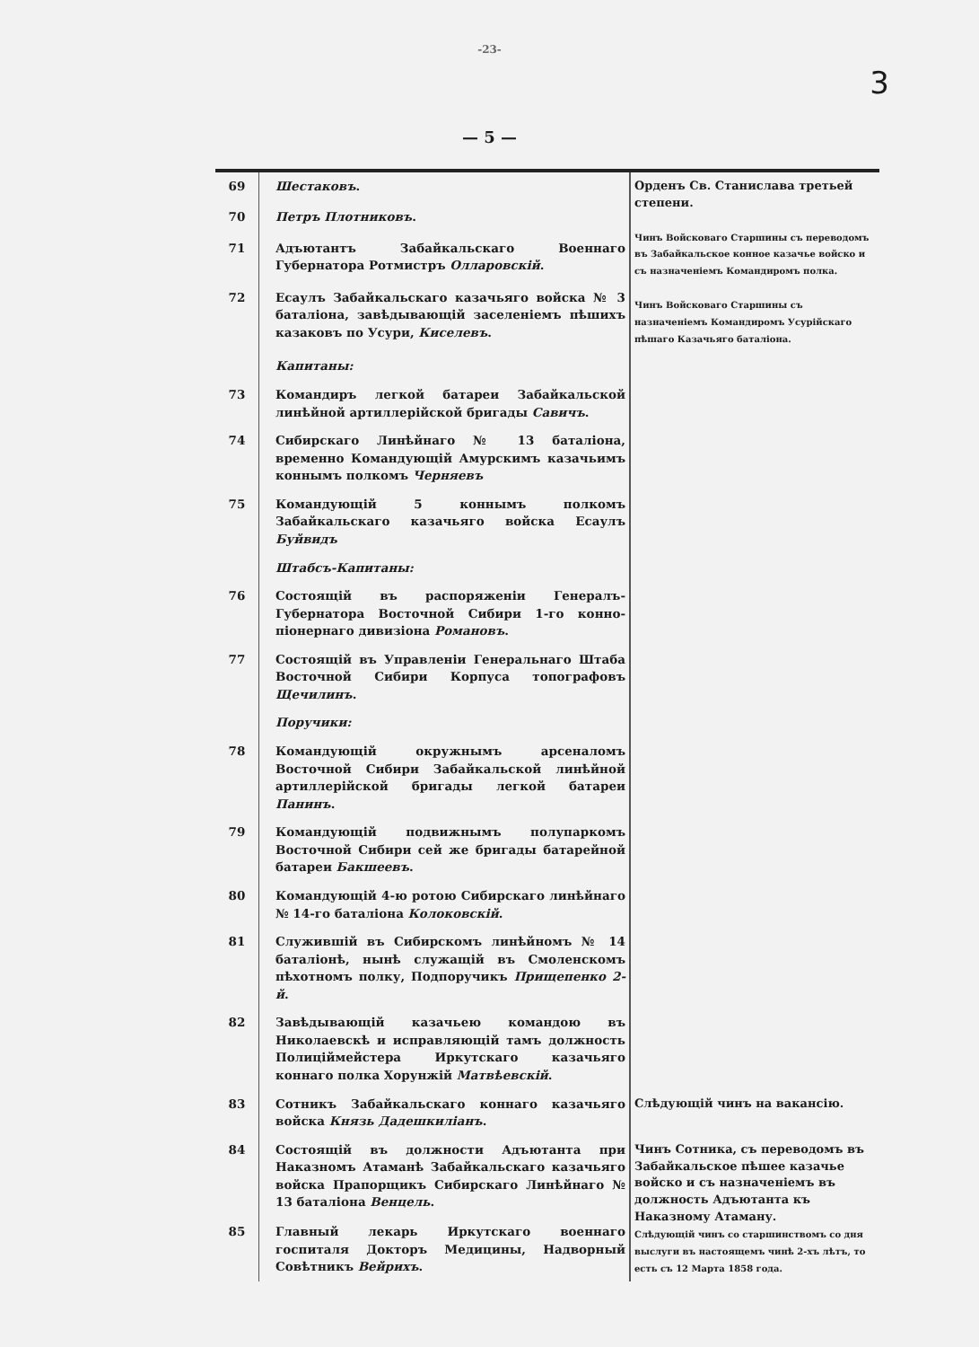-23-
3
— 5 —
| 69 | Шестаковъ . | Орденъ Св. Станислава третьей степени. Чинъ Войсковаго Старшины съ переводомъ въ Забайкальское конное казачье войско и съ назначеніемъ Командиромъ полка. Чинъ Войсковаго Старшины съ назначеніемъ Командиромъ Усурійскаго пѣшаго Казачьяго баталіона. |
| 70 | Петръ Плотниковъ . | |
| 71 | Адъютантъ Забайкальскаго Военнаго Губернатора Ротмистръ Олларовскій . | |
| 72 | Есаулъ Забайкальскаго казачьяго войска № 3 баталіона, завѣдывающій заселеніемъ пѣшихъ казаковъ по Усури, Киселевъ . | |
| | Капитаны: | |
| 73 | Командиръ легкой батареи Забайкальской линѣйной артиллерійской бригады Савичъ . | |
| 74 | Сибирскаго Линѣйнаго № 13 баталіона, временно Командующій Амурскимъ казачьимъ коннымъ полкомъ Черняевъ | |
| 75 | Командующій 5 коннымъ полкомъ Забайкальскаго казачьяго войска Есаулъ Буйвидъ | |
| | Штабсъ-Капитаны: | |
| 76 | Состоящій въ распоряженіи Генералъ-Губернатора Восточной Сибири 1-го конно-піонернаго дивизіона Романовъ . | |
| 77 | Состоящій въ Управленіи Генеральнаго Штаба Восточной Сибири Корпуса топографовъ Щечилинъ . | |
| | Поручики: | |
| 78 | Командующій окружнымъ арсеналомъ Восточной Сибири Забайкальской линѣйной артиллерійской бригады легкой батареи Панинъ . | |
| 79 | Командующій подвижнымъ полупаркомъ Восточной Сибири сей же бригады батарейной батареи Бакшеевъ . | |
| 80 | Командующій 4-ю ротою Сибирскаго линѣйнаго № 14-го баталіона Колоковскій . | |
| 81 | Служившій въ Сибирскомъ линѣйномъ № 14 баталіонѣ, нынѣ служащій въ Смоленскомъ пѣхотномъ полку, Подпоручикъ Прищепенко 2-й . | |
| 82 | Завѣдывающій казачьею командою въ Николаевскѣ и исправляющій тамъ должность Полиціймейстера Иркутскаго казачьяго коннаго полка Хорунжій Матвѣевскій . | |
| 83 | Сотникъ Забайкальскаго коннаго казачьяго войска Князь Дадешкиліанъ . | Слѣдующій чинъ на вакансію. |
| 84 | Состоящій въ должности Адъютанта при Наказномъ Атаманѣ Забайкальскаго казачьяго войска Прапорщикъ Сибирскаго Линѣйнаго № 13 баталіона Венцель . | Чинъ Сотника, съ переводомъ въ Забайкальское пѣшее казачье войско и съ назначеніемъ въ должность Адъютанта къ Наказному Атаману. Слѣдующій чинъ со старшинствомъ со дня выслуги въ настоящемъ чинѣ 2-хъ лѣтъ, то есть съ 12 Марта 1858 года. |
| 85 | Главный лекарь Иркутскаго военнаго госпиталя Докторъ Медицины, Надворный Совѣтникъ Вейрихъ . | |